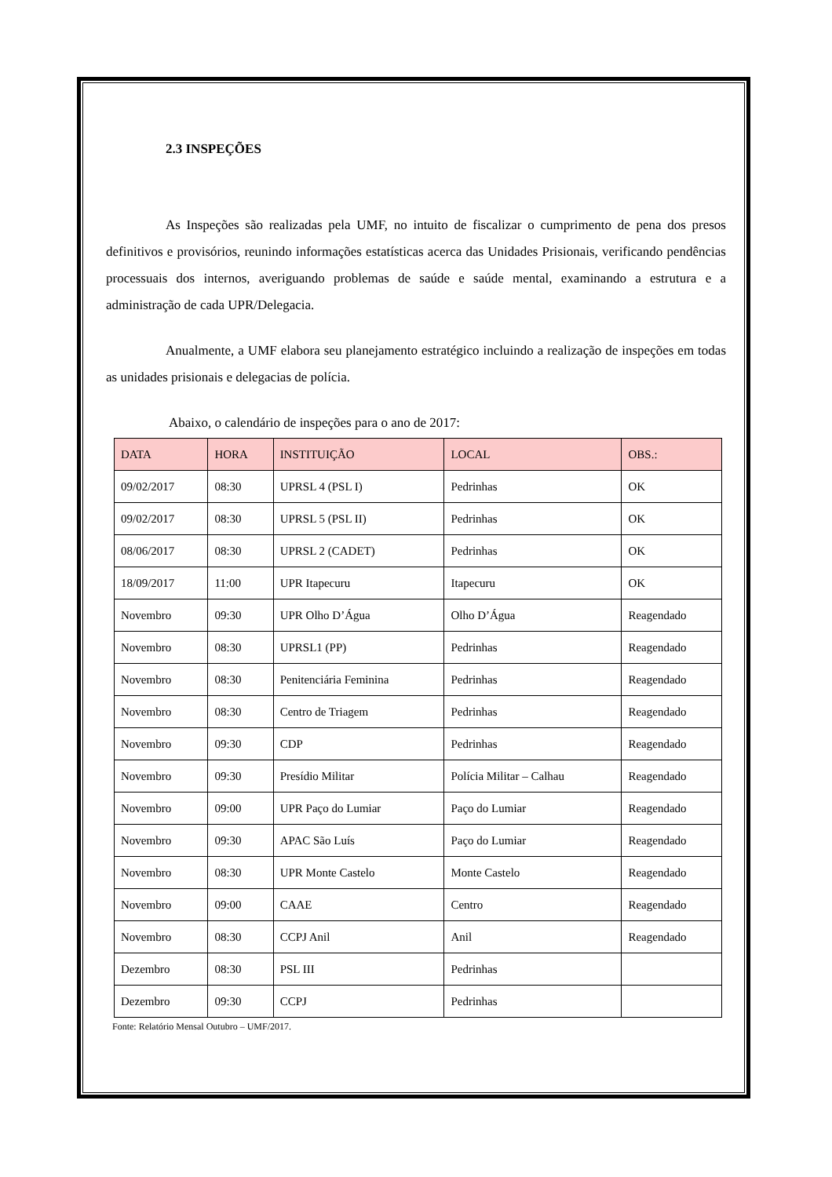2.3 INSPEÇÕES
As Inspeções são realizadas pela UMF, no intuito de fiscalizar o cumprimento de pena dos presos definitivos e provisórios, reunindo informações estatísticas acerca das Unidades Prisionais, verificando pendências processuais dos internos, averiguando problemas de saúde e saúde mental, examinando a estrutura e a administração de cada UPR/Delegacia.
Anualmente, a UMF elabora seu planejamento estratégico incluindo a realização de inspeções em todas as unidades prisionais e delegacias de polícia.
Abaixo, o calendário de inspeções para o ano de 2017:
| DATA | HORA | INSTITUIÇÃO | LOCAL | OBS.: |
| --- | --- | --- | --- | --- |
| 09/02/2017 | 08:30 | UPRSL 4 (PSL I) | Pedrinhas | OK |
| 09/02/2017 | 08:30 | UPRSL 5 (PSL II) | Pedrinhas | OK |
| 08/06/2017 | 08:30 | UPRSL 2 (CADET) | Pedrinhas | OK |
| 18/09/2017 | 11:00 | UPR Itapecuru | Itapecuru | OK |
| Novembro | 09:30 | UPR Olho D’Água | Olho D’Água | Reagendado |
| Novembro | 08:30 | UPRSL1 (PP) | Pedrinhas | Reagendado |
| Novembro | 08:30 | Penitenciária Feminina | Pedrinhas | Reagendado |
| Novembro | 08:30 | Centro de Triagem | Pedrinhas | Reagendado |
| Novembro | 09:30 | CDP | Pedrinhas | Reagendado |
| Novembro | 09:30 | Presídio Militar | Polícia Militar – Calhau | Reagendado |
| Novembro | 09:00 | UPR Paço do Lumiar | Paço do Lumiar | Reagendado |
| Novembro | 09:30 | APAC São Luís | Paço do Lumiar | Reagendado |
| Novembro | 08:30 | UPR Monte Castelo | Monte Castelo | Reagendado |
| Novembro | 09:00 | CAAE | Centro | Reagendado |
| Novembro | 08:30 | CCPJ Anil | Anil | Reagendado |
| Dezembro | 08:30 | PSL III | Pedrinhas | |
| Dezembro | 09:30 | CCPJ | Pedrinhas | |
Fonte: Relatório Mensal Outubro – UMF/2017.